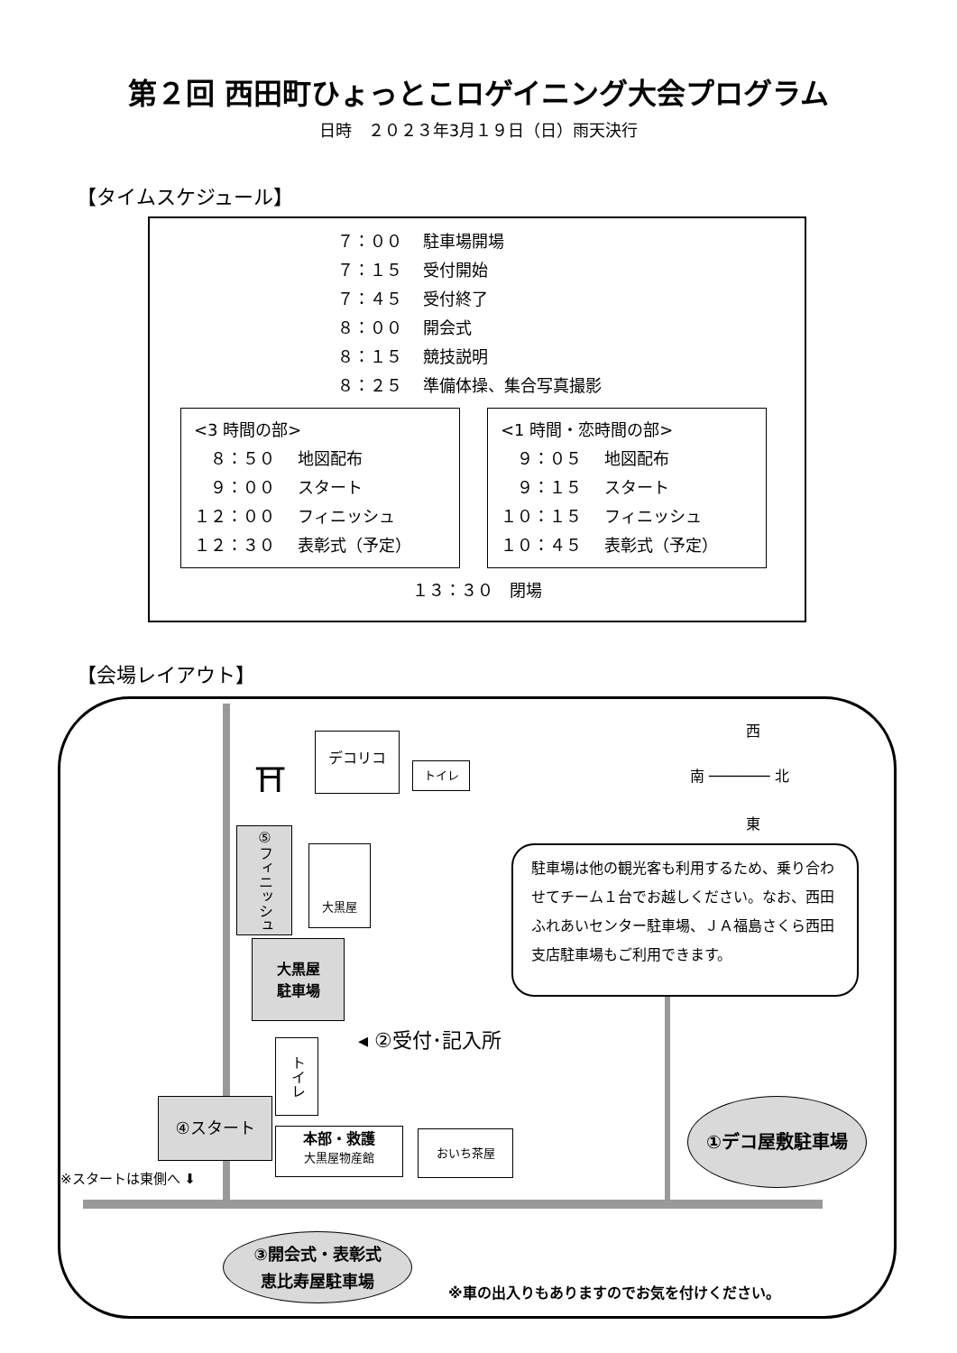第２回 西田町ひょっとこロゲイニング大会プログラム
日時　２０２３年3月１９日（日）雨天決行
【タイムスケジュール】
７：００ 駐車場開場
７：１５ 受付開始
７：４５ 受付終了
８：００ 開会式
８：１５ 競技説明
８：２５ 準備体操、集合写真撮影
<3 時間の部>
　８：５０ 地図配布
　９：００ スタート
１２：００ フィニッシュ
１２：３０ 表彰式（予定）
<1 時間・恋時間の部>
　９：０５ 地図配布
　９：１５ スタート
１０：１５ フィニッシュ
１０：４５ 表彰式（予定）
１３：３０　閉場
【会場レイアウト】
⛩
デコリコ
トイレ
西
南 ─────── 北
東
⑤フィニッシュ
大黒屋
大黒屋
駐車場
◂ ②受付･記入所
トイレ
④スタート
※スタートは東側へ ⬇
本部・救護
大黒屋物産館
おいち茶屋
駐車場は他の観光客も利用するため、乗り合わせてチーム１台でお越しください。なお、西田ふれあいセンター駐車場、ＪＡ福島さくら西田支店駐車場もご利用できます。
①デコ屋敷駐車場
③開会式・表彰式
恵比寿屋駐車場
※車の出入りもありますのでお気を付けください。